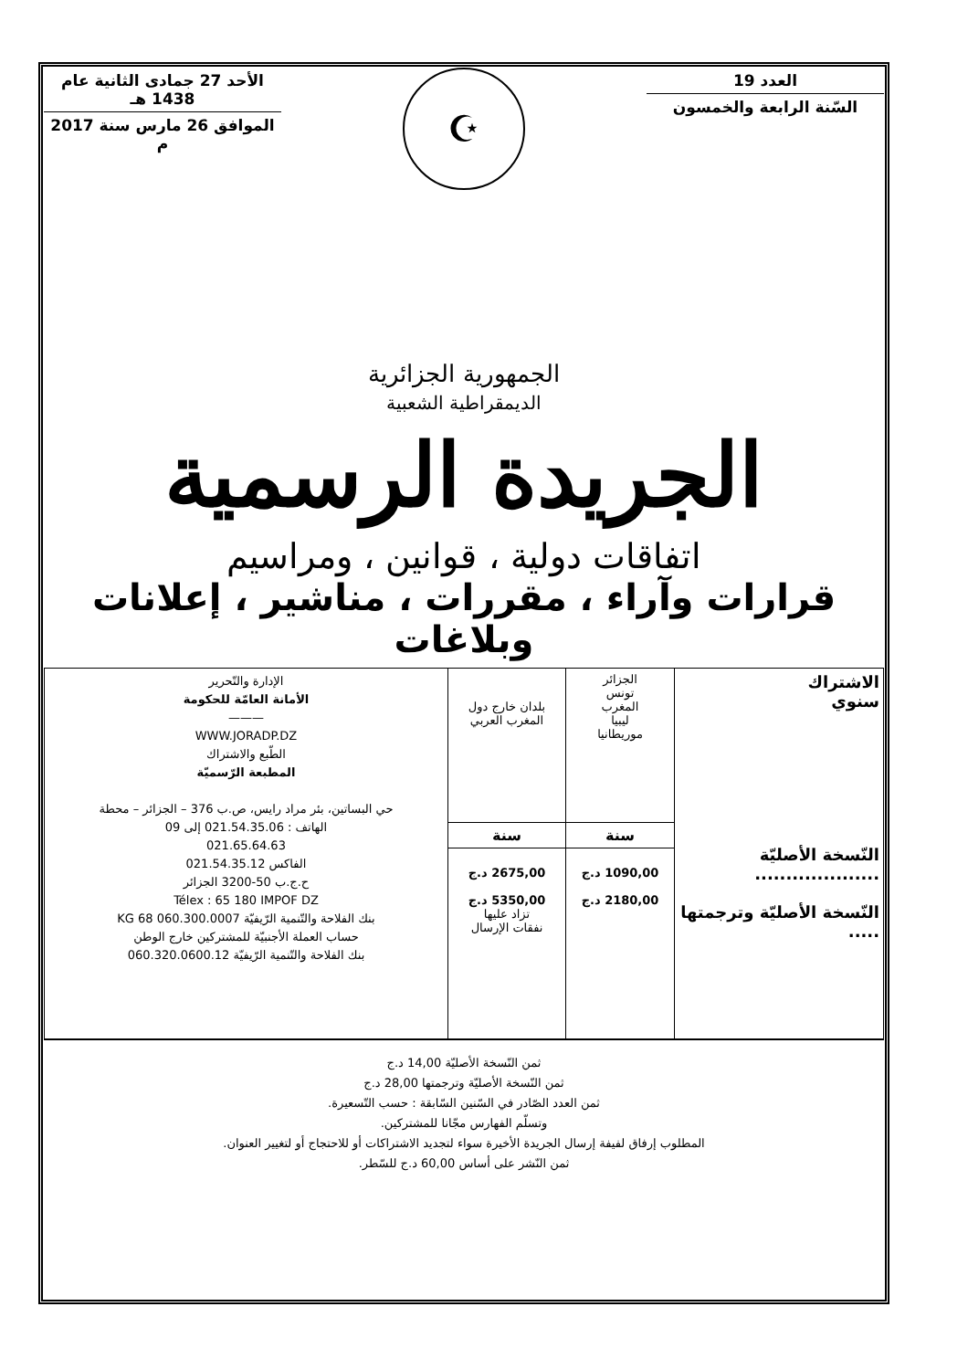العدد 19
السّنة الرابعة والخمسون
☪
الأحد 27 جمادى الثانية عام 1438 هـ
الموافق 26 مارس سنة 2017 م
الجمهورية الجزائرية
الديمقراطية الشعبية
الجريدة الرسمية
اتفاقات دولية ، قوانين ، ومراسيم
قرارات وآراء ، مقررات ، مناشير ، إعلانات وبلاغات
| الاشتراك سنوي النّسخة الأصليّة .................... النّسخة الأصليّة وترجمتها ..... | الجزائر تونس المغرب ليبيا موريطانيا | بلدان خارج دول المغرب العربي | الإدارة والتّحرير الأمانة العامّة للحكومة ——— WWW.JORADP.DZ الطّبع والاشتراك المطبعة الرّسميّة حي البساتين، بئر مراد رايس، ص.ب 376 – الجزائر – محطة الهاتف : 021.54.35.06 إلى 09 021.65.64.63 الفاكس 021.54.35.12 ح.ج.ب 50-3200 الجزائر Télex : 65 180 IMPOF DZ بنك الفلاحة والتّنمية الرّيفيّة 060.300.0007 68 KG حساب العملة الأجنبيّة للمشتركين خارج الوطن بنك الفلاحة والتّنمية الرّيفيّة 060.320.0600.12 |
| | سنة | سنة | |
| | 1090,00 د.ج 2180,00 د.ج | 2675,00 د.ج 5350,00 د.ج تزاد عليها نفقات الإرسال | |
ثمن النّسخة الأصليّة 14,00 د.ج
ثمن النّسخة الأصليّة وترجمتها 28,00 د.ج
ثمن العدد الصّادر في السّنين السّابقة : حسب التّسعيرة.
وتسلّم الفهارس مجّانا للمشتركين.
المطلوب إرفاق لفيفة إرسال الجريدة الأخيرة سواء لتجديد الاشتراكات أو للاحتجاج أو لتغيير العنوان.
ثمن النّشر على أساس 60,00 د.ج للسّطر.